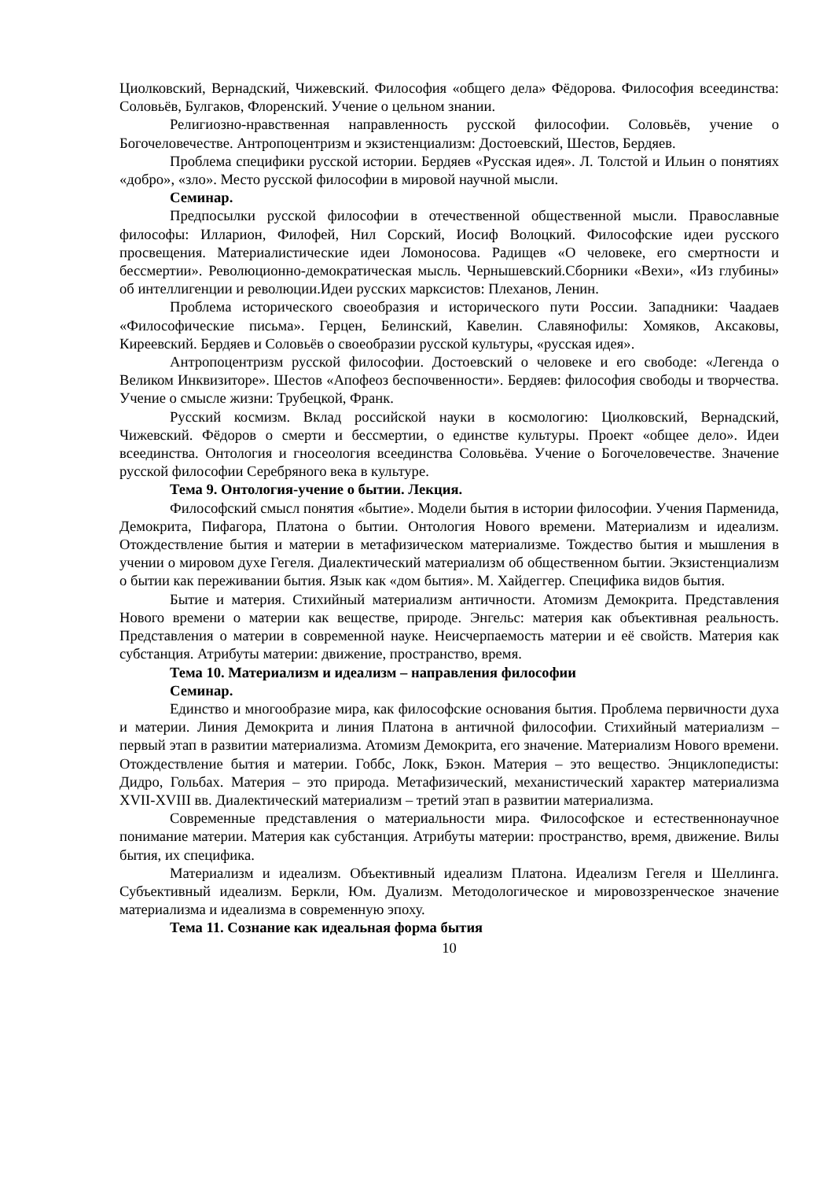Циолковский, Вернадский, Чижевский. Философия «общего дела» Фёдорова. Философия всеединства: Соловьёв, Булгаков, Флоренский. Учение о цельном знании.
Религиозно-нравственная направленность русской философии. Соловьёв, учение о Богочеловечестве. Антропоцентризм и экзистенциализм: Достоевский, Шестов, Бердяев.
Проблема специфики русской истории. Бердяев «Русская идея». Л. Толстой и Ильин о понятиях «добро», «зло». Место русской философии в мировой научной мысли.
Семинар.
Предпосылки русской философии в отечественной общественной мысли. Православные философы: Илларион, Филофей, Нил Сорский, Иосиф Волоцкий. Философские идеи русского просвещения. Материалистические идеи Ломоносова. Радищев «О человеке, его смертности и бессмертии». Революционно-демократическая мысль. Чернышевский.Сборники «Вехи», «Из глубины» об интеллигенции и революции.Идеи русских марксистов: Плеханов, Ленин.
Проблема исторического своеобразия и исторического пути России. Западники: Чаадаев «Философические письма». Герцен, Белинский, Кавелин. Славянофилы: Хомяков, Аксаковы, Киреевский. Бердяев и Соловьёв о своеобразии русской культуры, «русская идея».
Антропоцентризм русской философии. Достоевский о человеке и его свободе: «Легенда о Великом Инквизиторе». Шестов «Апофеоз беспочвенности». Бердяев: философия свободы и творчества. Учение о смысле жизни: Трубецкой, Франк.
Русский космизм. Вклад российской науки в космологию: Циолковский, Вернадский, Чижевский. Фёдоров о смерти и бессмертии, о единстве культуры. Проект «общее дело». Идеи всеединства. Онтология и гносеология всеединства Соловьёва. Учение о Богочеловечестве. Значение русской философии Серебряного века в культуре.
Тема 9. Онтология-учение о бытии. Лекция.
Философский смысл понятия «бытие». Модели бытия в истории философии. Учения Парменида, Демокрита, Пифагора, Платона о бытии. Онтология Нового времени. Материализм и идеализм. Отождествление бытия и материи в метафизическом материализме. Тождество бытия и мышления в учении о мировом духе Гегеля. Диалектический материализм об общественном бытии. Экзистенциализм о бытии как переживании бытия. Язык как «дом бытия». М. Хайдеггер. Специфика видов бытия.
Бытие и материя. Стихийный материализм античности. Атомизм Демокрита. Представления Нового времени о материи как веществе, природе. Энгельс: материя как объективная реальность. Представления о материи в современной науке. Неисчерпаемость материи и её свойств. Материя как субстанция. Атрибуты материи: движение, пространство, время.
Тема 10. Материализм и идеализм – направления философии
Семинар.
Единство и многообразие мира, как философские основания бытия. Проблема первичности духа и материи. Линия Демокрита и линия Платона в античной философии. Стихийный материализм – первый этап в развитии материализма. Атомизм Демокрита, его значение. Материализм Нового времени. Отождествление бытия и материи. Гоббс, Локк, Бэкон. Материя – это вещество. Энциклопедисты: Дидро, Гольбах. Материя – это природа. Метафизический, механистический характер материализма XVII-XVIII вв. Диалектический материализм – третий этап в развитии материализма.
Современные представления о материальности мира. Философское и естественнонаучное понимание материи. Материя как субстанция. Атрибуты материи: пространство, время, движение. Вилы бытия, их специфика.
Материализм и идеализм. Объективный идеализм Платона. Идеализм Гегеля и Шеллинга. Субъективный идеализм. Беркли, Юм. Дуализм. Методологическое и мировоззренческое значение материализма и идеализма в современную эпоху.
Тема 11. Сознание как идеальная форма бытия
10